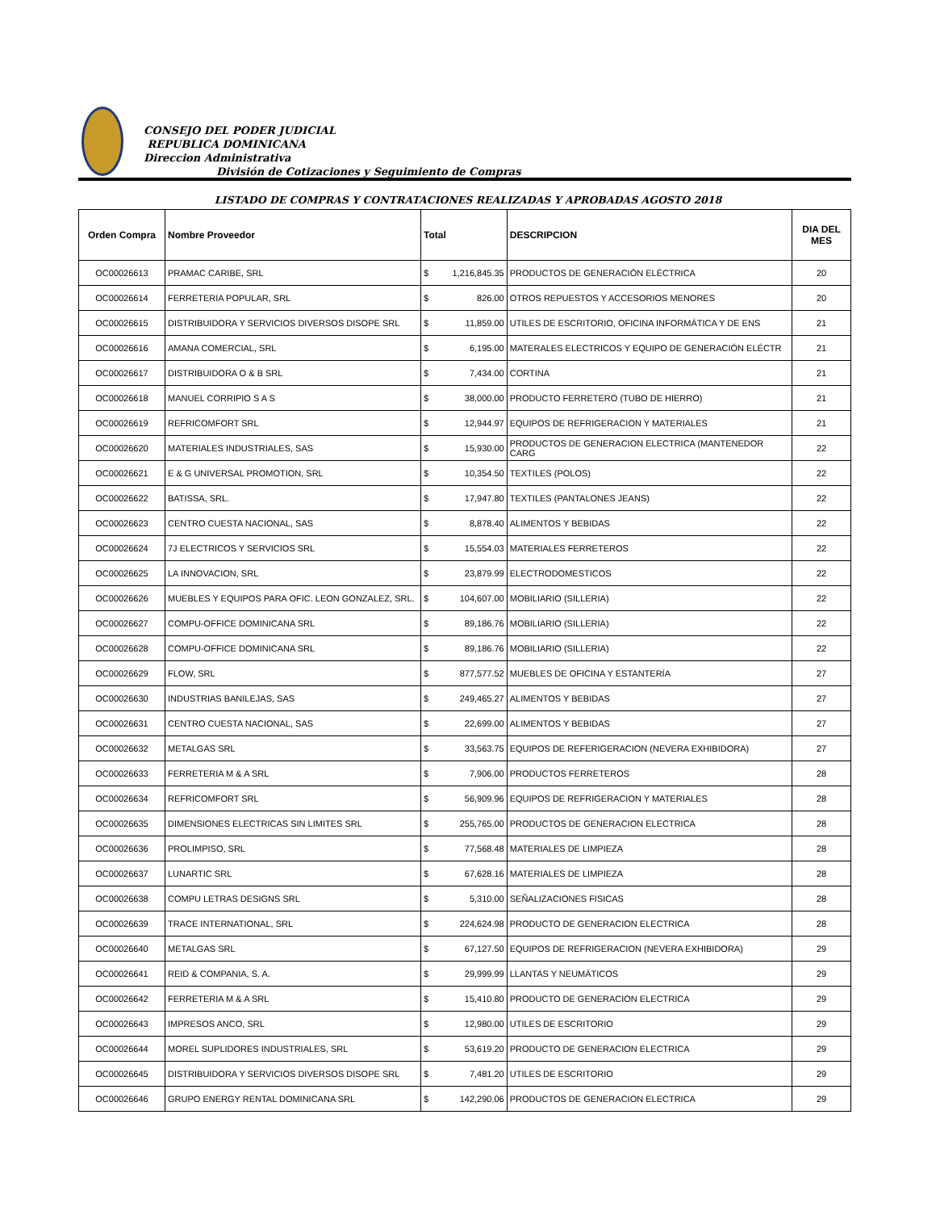CONSEJO DEL PODER JUDICIAL
REPUBLICA DOMINICANA
Direccion Administrativa
División de Cotizaciones y Seguimiento de Compras
LISTADO DE COMPRAS Y CONTRATACIONES REALIZADAS Y APROBADAS AGOSTO 2018
| Orden Compra | Nombre Proveedor | Total | | DESCRIPCION | DIA DEL MES |
| --- | --- | --- | --- | --- | --- |
| OC00026613 | PRAMAC CARIBE, SRL | $ | 1,216,845.35 | PRODUCTOS DE GENERACIÓN ELÉCTRICA | 20 |
| OC00026614 | FERRETERIA POPULAR, SRL | $ | 826.00 | OTROS REPUESTOS Y ACCESORIOS MENORES | 20 |
| OC00026615 | DISTRIBUIDORA Y SERVICIOS DIVERSOS DISOPE SRL | $ | 11,859.00 | UTILES DE ESCRITORIO, OFICINA INFORMÁTICA Y DE ENS | 21 |
| OC00026616 | AMANA COMERCIAL, SRL | $ | 6,195.00 | MATERALES ELECTRICOS Y EQUIPO DE GENERACIÓN ELÉCTR | 21 |
| OC00026617 | DISTRIBUIDORA O & B SRL | $ | 7,434.00 | CORTINA | 21 |
| OC00026618 | MANUEL CORRIPIO S A S | $ | 38,000.00 | PRODUCTO FERRETERO (TUBO DE HIERRO) | 21 |
| OC00026619 | REFRICOMFORT SRL | $ | 12,944.97 | EQUIPOS DE REFRIGERACION Y MATERIALES | 21 |
| OC00026620 | MATERIALES INDUSTRIALES, SAS | $ | 15,930.00 | PRODUCTOS DE GENERACION ELECTRICA (MANTENEDOR CARG | 22 |
| OC00026621 | E & G UNIVERSAL PROMOTION, SRL | $ | 10,354.50 | TEXTILES (POLOS) | 22 |
| OC00026622 | BATISSA, SRL. | $ | 17,947.80 | TEXTILES (PANTALONES JEANS) | 22 |
| OC00026623 | CENTRO CUESTA NACIONAL, SAS | $ | 8,878.40 | ALIMENTOS Y BEBIDAS | 22 |
| OC00026624 | 7J ELECTRICOS Y SERVICIOS SRL | $ | 15,554.03 | MATERIALES FERRETEROS | 22 |
| OC00026625 | LA INNOVACION, SRL | $ | 23,879.99 | ELECTRODOMESTICOS | 22 |
| OC00026626 | MUEBLES Y EQUIPOS PARA OFIC. LEON GONZALEZ, SRL. | $ | 104,607.00 | MOBILIARIO (SILLERIA) | 22 |
| OC00026627 | COMPU-OFFICE DOMINICANA SRL | $ | 89,186.76 | MOBILIARIO (SILLERIA) | 22 |
| OC00026628 | COMPU-OFFICE DOMINICANA SRL | $ | 89,186.76 | MOBILIARIO (SILLERIA) | 22 |
| OC00026629 | FLOW, SRL | $ | 877,577.52 | MUEBLES DE OFICINA Y ESTANTERÍA | 27 |
| OC00026630 | INDUSTRIAS BANILEJAS, SAS | $ | 249,465.27 | ALIMENTOS Y BEBIDAS | 27 |
| OC00026631 | CENTRO CUESTA NACIONAL, SAS | $ | 22,699.00 | ALIMENTOS Y BEBIDAS | 27 |
| OC00026632 | METALGAS SRL | $ | 33,563.75 | EQUIPOS DE REFERIGERACION (NEVERA EXHIBIDORA) | 27 |
| OC00026633 | FERRETERIA M & A SRL | $ | 7,906.00 | PRODUCTOS FERRETEROS | 28 |
| OC00026634 | REFRICOMFORT SRL | $ | 56,909.96 | EQUIPOS DE REFRIGERACION Y MATERIALES | 28 |
| OC00026635 | DIMENSIONES ELECTRICAS SIN LIMITES SRL | $ | 255,765.00 | PRODUCTOS DE GENERACION ELECTRICA | 28 |
| OC00026636 | PROLIMPISO, SRL | $ | 77,568.48 | MATERIALES DE LIMPIEZA | 28 |
| OC00026637 | LUNARTIC SRL | $ | 67,628.16 | MATERIALES DE LIMPIEZA | 28 |
| OC00026638 | COMPU LETRAS DESIGNS SRL | $ | 5,310.00 | SEÑALIZACIONES FISICAS | 28 |
| OC00026639 | TRACE INTERNATIONAL, SRL | $ | 224,624.98 | PRODUCTO DE GENERACION ELECTRICA | 28 |
| OC00026640 | METALGAS SRL | $ | 67,127.50 | EQUIPOS DE REFRIGERACION (NEVERA EXHIBIDORA) | 29 |
| OC00026641 | REID & COMPANIA, S. A. | $ | 29,999.99 | LLANTAS Y NEUMÁTICOS | 29 |
| OC00026642 | FERRETERIA M & A SRL | $ | 15,410.80 | PRODUCTO DE GENERACION ELECTRICA | 29 |
| OC00026643 | IMPRESOS ANCO, SRL | $ | 12,980.00 | UTILES DE ESCRITORIO | 29 |
| OC00026644 | MOREL SUPLIDORES INDUSTRIALES, SRL | $ | 53,619.20 | PRODUCTO DE GENERACION ELECTRICA | 29 |
| OC00026645 | DISTRIBUIDORA Y SERVICIOS DIVERSOS DISOPE SRL | $ | 7,481.20 | UTILES DE ESCRITORIO | 29 |
| OC00026646 | GRUPO ENERGY RENTAL DOMINICANA SRL | $ | 142,290.06 | PRODUCTOS DE GENERACION ELECTRICA | 29 |